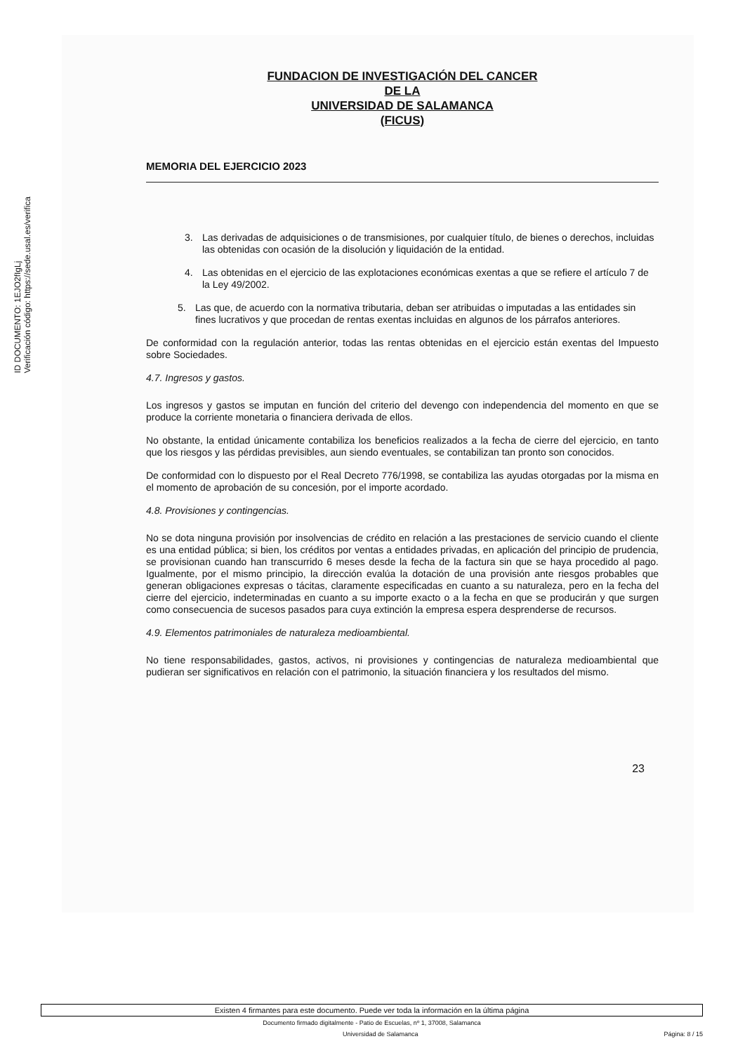ID DOCUMENTO: 1EJO2fIgLj
Verificación código: https://sede.usal.es/verifica
FUNDACION DE INVESTIGACIÓN DEL CANCER
DE LA
UNIVERSIDAD DE SALAMANCA
(FICUS)
MEMORIA DEL EJERCICIO 2023
3. Las derivadas de adquisiciones o de transmisiones, por cualquier título, de bienes o derechos, incluidas las obtenidas con ocasión de la disolución y liquidación de la entidad.
4. Las obtenidas en el ejercicio de las explotaciones económicas exentas a que se refiere el artículo 7 de la Ley 49/2002.
5. Las que, de acuerdo con la normativa tributaria, deban ser atribuidas o imputadas a las entidades sin fines lucrativos y que procedan de rentas exentas incluidas en algunos de los párrafos anteriores.
De conformidad con la regulación anterior, todas las rentas obtenidas en el ejercicio están exentas del Impuesto sobre Sociedades.
4.7. Ingresos y gastos.
Los ingresos y gastos se imputan en función del criterio del devengo con independencia del momento en que se produce la corriente monetaria o financiera derivada de ellos.
No obstante, la entidad únicamente contabiliza los beneficios realizados a la fecha de cierre del ejercicio, en tanto que los riesgos y las pérdidas previsibles, aun siendo eventuales, se contabilizan tan pronto son conocidos.
De conformidad con lo dispuesto por el Real Decreto 776/1998, se contabiliza las ayudas otorgadas por la misma en el momento de aprobación de su concesión, por el importe acordado.
4.8. Provisiones y contingencias.
No se dota ninguna provisión por insolvencias de crédito en relación a las prestaciones de servicio cuando el cliente es una entidad pública; si bien, los créditos por ventas a entidades privadas, en aplicación del principio de prudencia, se provisionan cuando han transcurrido 6 meses desde la fecha de la factura sin que se haya procedido al pago. Igualmente, por el mismo principio, la dirección evalúa la dotación de una provisión ante riesgos probables que generan obligaciones expresas o tácitas, claramente especificadas en cuanto a su naturaleza, pero en la fecha del cierre del ejercicio, indeterminadas en cuanto a su importe exacto o a la fecha en que se producirán y que surgen como consecuencia de sucesos pasados para cuya extinción la empresa espera desprenderse de recursos.
4.9. Elementos patrimoniales de naturaleza medioambiental.
No tiene responsabilidades, gastos, activos, ni provisiones y contingencias de naturaleza medioambiental que pudieran ser significativos en relación con el patrimonio, la situación financiera y los resultados del mismo.
23
Existen 4 firmantes para este documento. Puede ver toda la información en la última página
Documento firmado digitalmente - Patio de Escuelas, nº 1, 37008, Salamanca
Universidad de Salamanca Página: 8 / 15